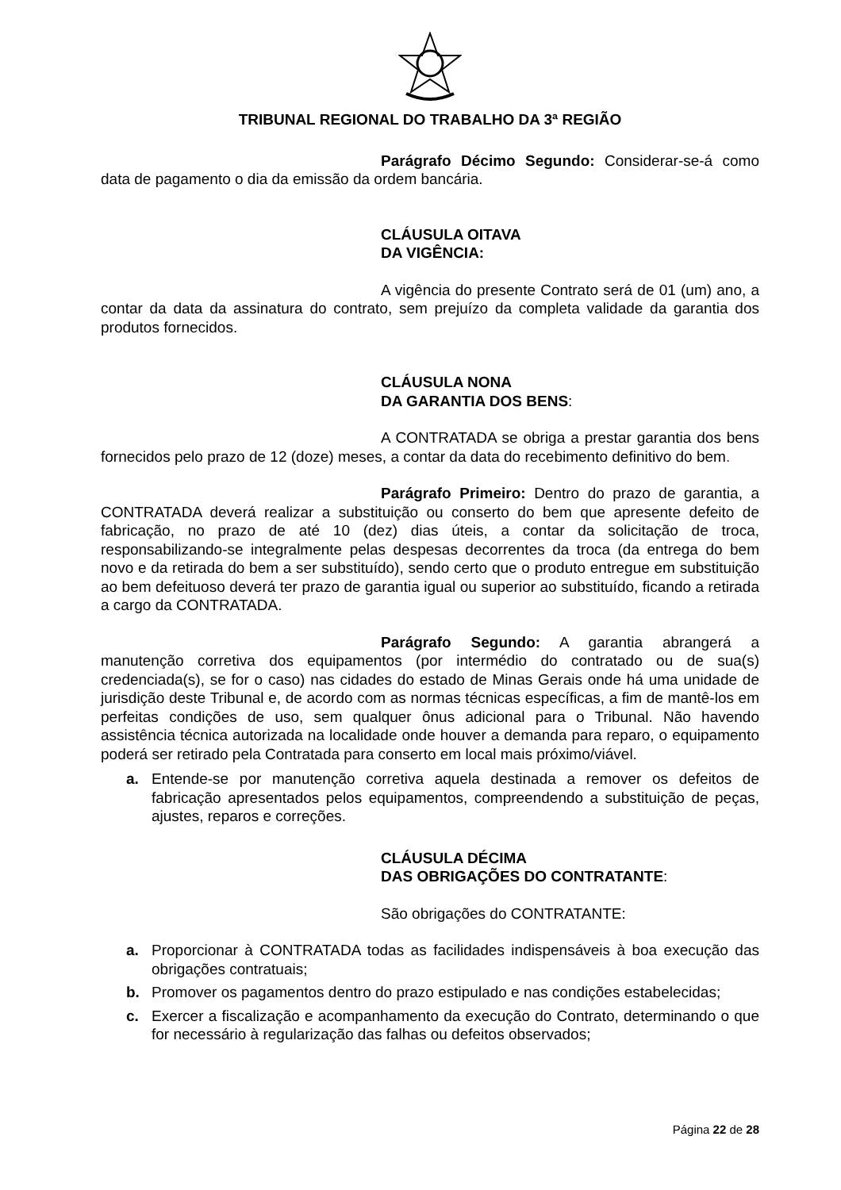TRIBUNAL REGIONAL DO TRABALHO DA 3ª REGIÃO
Parágrafo Décimo Segundo: Considerar-se-á como data de pagamento o dia da emissão da ordem bancária.
CLÁUSULA OITAVA
DA VIGÊNCIA:
A vigência do presente Contrato será de 01 (um) ano, a contar da data da assinatura do contrato, sem prejuízo da completa validade da garantia dos produtos fornecidos.
CLÁUSULA NONA
DA GARANTIA DOS BENS:
A CONTRATADA se obriga a prestar garantia dos bens fornecidos pelo prazo de 12 (doze) meses, a contar da data do recebimento definitivo do bem.
Parágrafo Primeiro: Dentro do prazo de garantia, a CONTRATADA deverá realizar a substituição ou conserto do bem que apresente defeito de fabricação, no prazo de até 10 (dez) dias úteis, a contar da solicitação de troca, responsabilizando-se integralmente pelas despesas decorrentes da troca (da entrega do bem novo e da retirada do bem a ser substituído), sendo certo que o produto entregue em substituição ao bem defeituoso deverá ter prazo de garantia igual ou superior ao substituído, ficando a retirada a cargo da CONTRATADA.
Parágrafo Segundo: A garantia abrangerá a manutenção corretiva dos equipamentos (por intermédio do contratado ou de sua(s) credenciada(s), se for o caso) nas cidades do estado de Minas Gerais onde há uma unidade de jurisdição deste Tribunal e, de acordo com as normas técnicas específicas, a fim de mantê-los em perfeitas condições de uso, sem qualquer ônus adicional para o Tribunal. Não havendo assistência técnica autorizada na localidade onde houver a demanda para reparo, o equipamento poderá ser retirado pela Contratada para conserto em local mais próximo/viável.
a. Entende-se por manutenção corretiva aquela destinada a remover os defeitos de fabricação apresentados pelos equipamentos, compreendendo a substituição de peças, ajustes, reparos e correções.
CLÁUSULA DÉCIMA
DAS OBRIGAÇÕES DO CONTRATANTE:
São obrigações do CONTRATANTE:
a. Proporcionar à CONTRATADA todas as facilidades indispensáveis à boa execução das obrigações contratuais;
b. Promover os pagamentos dentro do prazo estipulado e nas condições estabelecidas;
c. Exercer a fiscalização e acompanhamento da execução do Contrato, determinando o que for necessário à regularização das falhas ou defeitos observados;
Página 22 de 28